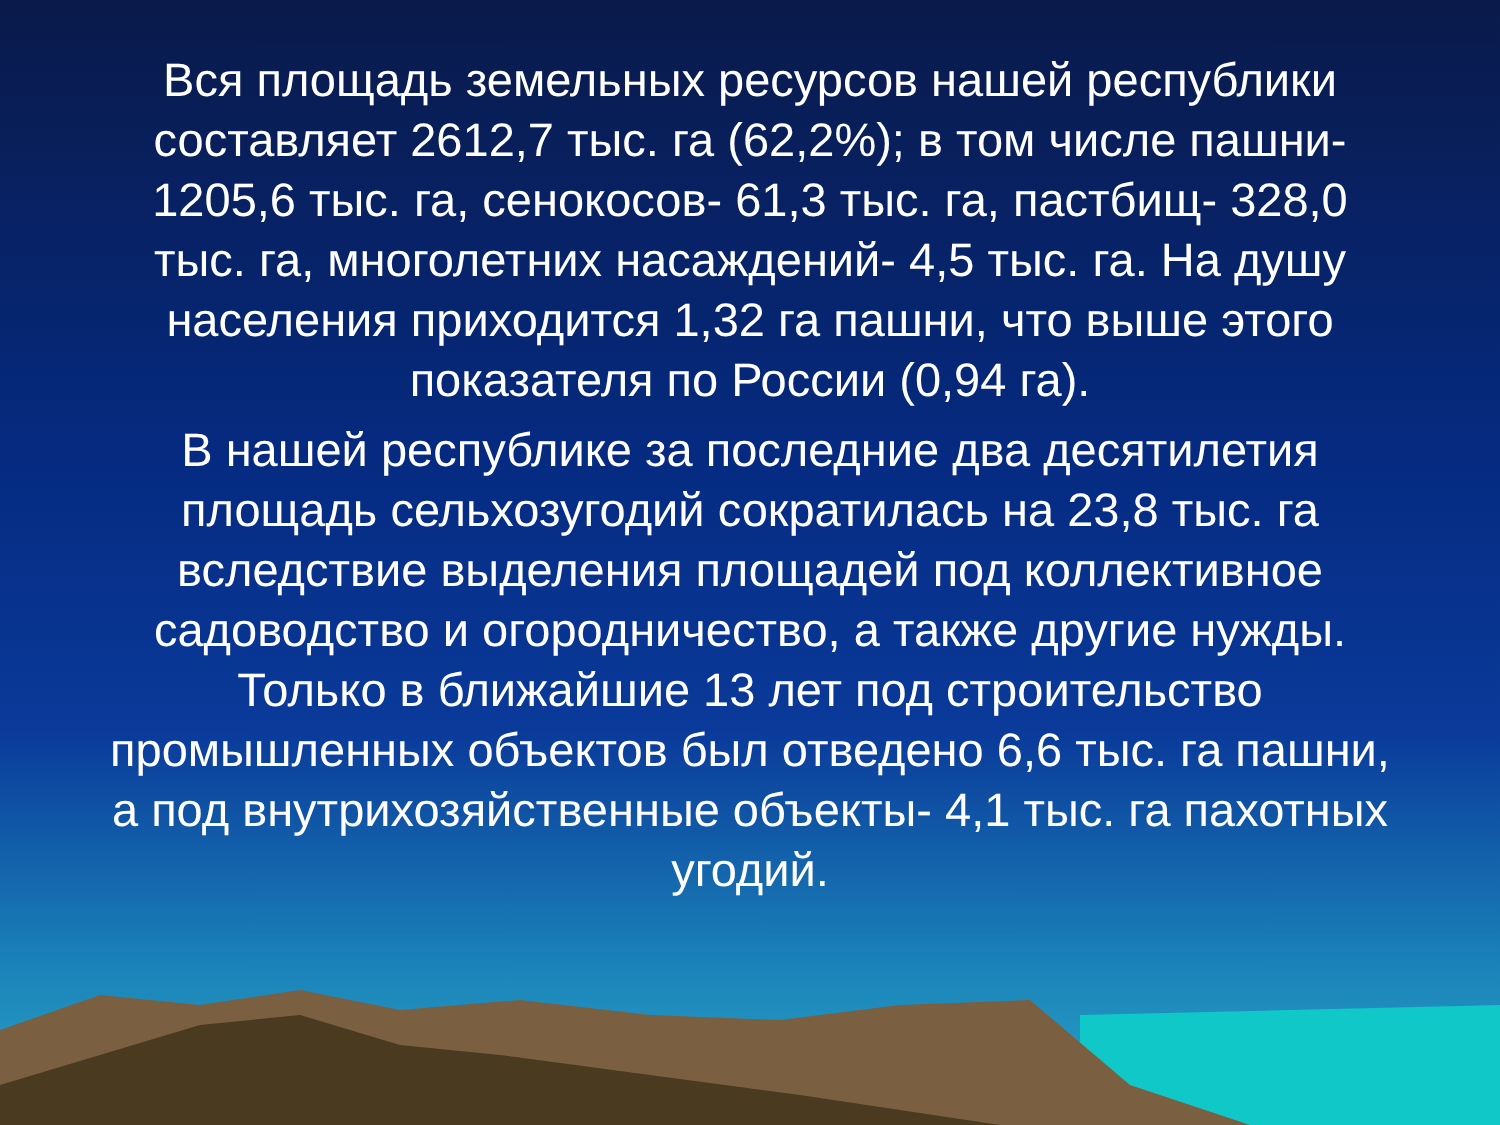Вся площадь земельных ресурсов нашей республики составляет 2612,7 тыс. га (62,2%); в том числе пашни- 1205,6 тыс. га, сенокосов- 61,3 тыс. га, пастбищ- 328,0 тыс. га, многолетних насаждений- 4,5 тыс. га. На душу населения приходится 1,32 га пашни, что выше этого показателя по России (0,94 га).
В нашей республике за последние два десятилетия площадь сельхозугодий сократилась на 23,8 тыс. га вследствие выделения площадей под коллективное садоводство и огородничество, а также другие нужды. Только в ближайшие 13 лет под строительство промышленных объектов был отведено 6,6 тыс. га пашни, а под внутрихозяйственные объекты- 4,1 тыс. га пахотных угодий.